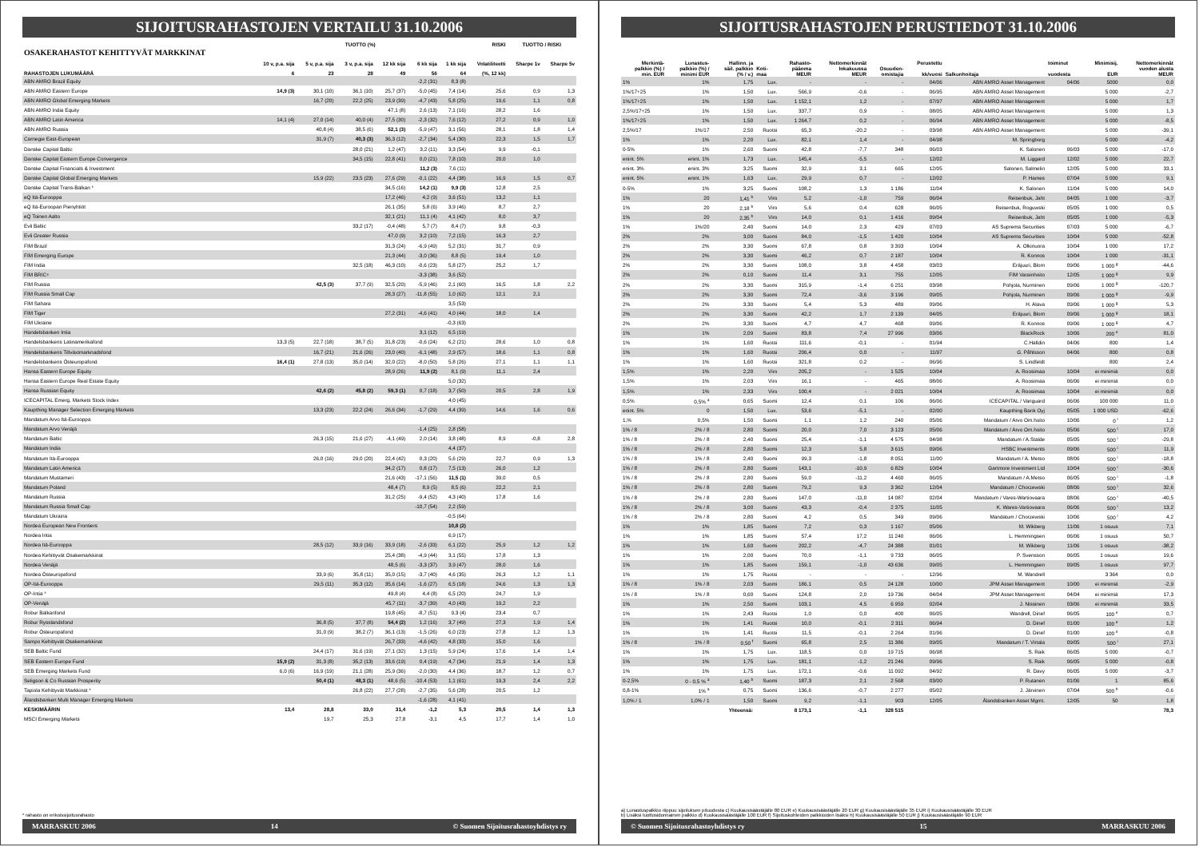SIJOITUSRAHASTOJEN VERTAILU 31.10.2006
| | TUOTTO (%) | | | | | | RISKI | TUOTTO / RISKI | |
| --- | --- | --- | --- | --- | --- | --- | --- | --- | --- |
| OSAKERAHASTOT KEHITTYVÄT MARKKINAT | | | | | | | | | |
| | 10 v, p.a. sija | 5 v, p.a. sija | 3 v, p.a. sija | 12 kk sija | 6 kk sija | 1 kk sija | Volatiliteetti | Sharpe 1v | Sharpe 5v |
| RAHASTOJEN LUKUMÄÄRÄ | 6 | 23 | 28 | 49 | 56 | 64 | (%, 12 kk) | | |
| ABN AMRO Brazil Equity | | | | | -2,2 (31) | 8,3 (8) | | | |
| ABN AMRO Eastern Europe | 14,9 (3) | 30,1 (10) | 36,1 (10) | 25,7 (37) | -5,0 (45) | 7,4 (14) | 25,6 | 0,9 | 1,3 |
| ABN AMRO Global Emerging Markets | | 16,7 (20) | 22,2 (25) | 23,9 (39) | -4,7 (43) | 5,8 (25) | 19,6 | 1,1 | 0,8 |
| ABN AMRO India Equity | | | | 47,1 (8) | 2,6 (13) | 7,1 (16) | 28,2 | 1,6 | |
| ABN AMRO Latin America | 14,1 (4) | 27,0 (14) | 40,0 (4) | 27,5 (30) | -2,3 (32) | 7,6 (12) | 27,2 | 0,9 | 1,0 |
| ABN AMRO Russia | | 40,8 (4) | 38,5 (6) | 52,1 (3) | -5,9 (47) | 3,1 (56) | 28,1 | 1,8 | 1,4 |
| Carnegie East-European | | 31,9 (7) | 40,3 (3) | 36,3 (12) | -2,7 (34) | 5,4 (30) | 22,3 | 1,5 | 1,7 |
| Danske Capital Baltic | | | 28,0 (21) | 1,2 (47) | 3,2 (11) | 3,3 (54) | 9,9 | -0,1 | |
| Danske Capital Eastern Europe Convergence | | | 34,5 (15) | 22,8 (41) | 0,0 (21) | 7,8 (10) | 20,0 | 1,0 | |
| Danske Capital Financials & Investment | | | | | 11,2 (3) | 7,6 (11) | | | |
| Danske Capital Global Emerging Markets | | 15,9 (22) | 23,5 (23) | 27,6 (29) | -0,1 (22) | 4,4 (38) | 16,9 | 1,5 | 0,7 |
| Danske Capital Trans-Balkan * | | | | 34,5 (16) | 14,2 (1) | 9,9 (3) | 12,8 | 2,5 | |
| eQ Itä-Eurooppa | | | | 17,2 (46) | 4,2 (9) | 3,6 (51) | 13,2 | 1,1 | |
| eQ Itä-Euroopan Pienyhtiöt | | | | 26,1 (35) | 5,8 (6) | 3,9 (46) | 8,7 | 2,7 | |
| eQ Toinen Aalto | | | | 32,1 (21) | 11,1 (4) | 4,1 (42) | 8,0 | 3,7 | |
| Evli Baltic | | | 33,2 (17) | -0,4 (48) | 5,7 (7) | 8,4 (7) | 9,8 | -0,3 | |
| Evli Greater Russia | | | | 47,0 (9) | 3,2 (10) | 7,2 (15) | 16,3 | 2,7 | |
| FIM Brazil | | | | 31,3 (24) | -6,9 (49) | 5,2 (31) | 31,7 | 0,9 | |
| FIM Emerging Europe | | | | 21,3 (44) | -3,0 (36) | 8,8 (5) | 19,4 | 1,0 | |
| FIM India | | | 32,5 (18) | 46,3 (10) | -0,6 (23) | 5,8 (27) | 25,2 | 1,7 | |
| FIM BRIC+ | | | | | -3,3 (38) | 3,6 (52) | | | |
| FIM Russia | | 42,5 (3) | 37,7 (9) | 32,5 (20) | -5,9 (46) | 2,1 (60) | 16,5 | 1,8 | 2,2 |
| FIM Russia Small Cap | | | | 28,3 (27) | -11,8 (55) | 1,0 (62) | 12,1 | 2,1 | |
| FIM Sahara | | | | | | 3,5 (53) | | | |
| FIM Tiger | | | | 27,2 (31) | -4,6 (41) | 4,0 (44) | 18,0 | 1,4 | |
| FIM Ukraine | | | | | | -0,3 (63) | | | |
| Handelsbanken Intia | | | | | 3,1 (12) | 6,5 (19) | | | |
| Handelsbankens Latinamerikafond | 13,3 (5) | 22,7 (18) | 38,7 (5) | 31,8 (23) | -0,6 (24) | 6,2 (21) | 28,6 | 1,0 | 0,8 |
| Handelsbankens Tillväxtmarknadsfond | | 16,7 (21) | 21,6 (26) | 23,0 (40) | -6,1 (48) | 2,9 (57) | 18,6 | 1,1 | 0,8 |
| Handelsbankens Östeuropafond | 16,4 (1) | 27,8 (13) | 35,0 (14) | 32,0 (22) | -8,0 (50) | 5,8 (26) | 27,1 | 1,1 | 1,1 |
| Hansa Eastern Europe Equity | | | | 28,9 (26) | 11,9 (2) | 8,1 (9) | 11,1 | 2,4 | |
| Hansa Eastern Europe Real Estate Equity | | | | | | 5,0 (32) | | | |
| Hansa Russian Equity | | 42,6 (2) | 45,8 (2) | 59,3 (1) | 0,7 (18) | 3,7 (50) | 20,5 | 2,8 | 1,9 |
| ICECAPITAL Emerg. Markets Stock Index | | | | | | 4,0 (45) | | | |
| Kaupthing Manager Selection Emerging Markets | | 13,3 (23) | 22,2 (24) | 26,6 (34) | -1,7 (29) | 4,4 (39) | 14,6 | 1,6 | 0,6 |
| Mandatum Arvo Itä-Eurooppa | | | | | | | | | |
| Mandatum Arvo Venäjä | | | | | -1,4 (25) | 2,8 (58) | | | |
| Mandatum Baltic | | 26,3 (15) | 21,6 (27) | -4,1 (49) | 2,0 (14) | 3,8 (48) | 8,9 | -0,8 | 2,8 |
| Mandatum India | | | | | | 4,4 (37) | | | |
| Mandatum Itä-Eurooppa | | 26,0 (16) | 29,0 (20) | 22,4 (42) | 0,3 (20) | 5,6 (29) | 22,7 | 0,9 | 1,3 |
| Mandatum Latin America | | | | 34,2 (17) | 0,8 (17) | 7,5 (13) | 26,0 | 1,2 | |
| Mandatum Mustameri | | | | 21,6 (43) | -17,1 (56) | 11,5 (1) | 39,0 | 0,5 | |
| Mandatum Poland | | | | 48,4 (7) | 8,9 (5) | 8,5 (6) | 22,2 | 2,1 | |
| Mandatum Russia | | | | 31,2 (25) | -9,4 (52) | 4,3 (40) | 17,8 | 1,6 | |
| Mandatum Russia Small Cap | | | | | -10,7 (54) | 2,2 (59) | | | |
| Mandatum Ukraina | | | | | | -0,5 (64) | | | |
| Nordea European New Frontiers | | | | | | 10,8 (2) | | | |
| Nordea Intia | | | | | | 6,9 (17) | | | |
| Nordea Itä-Eurooppa | | 28,5 (12) | 33,9 (16) | 33,9 (18) | -2,6 (33) | 6,1 (22) | 25,9 | 1,2 | 1,2 |
| Nordea Kehittyvät Osakemarkkinat | | | | 25,4 (38) | -4,9 (44) | 3,1 (55) | 17,8 | 1,3 | |
| Nordea Venäjä | | | | 48,5 (6) | -3,3 (37) | 3,9 (47) | 28,0 | 1,6 | |
| Nordea Östeuropafond | | 33,9 (6) | 35,8 (11) | 35,0 (15) | -3,7 (40) | 4,6 (35) | 26,3 | 1,2 | 1,1 |
| OP-Itä-Eurooppa | | 29,5 (11) | 35,3 (12) | 35,6 (14) | -1,6 (27) | 6,5 (18) | 24,6 | 1,3 | 1,3 |
| OP-Intia * | | | | 49,8 (4) | 4,4 (8) | 6,5 (20) | 24,7 | 1,9 | |
| OP-Venäjä | | | | 45,7 (11) | -3,7 (39) | 4,0 (43) | 19,2 | 2,2 | |
| Robur Balkanfond | | | | 19,8 (45) | -8,7 (51) | 9,3 (4) | 23,4 | 0,7 | |
| Robur Rysslandsfond | | 36,8 (5) | 37,7 (8) | 54,4 (2) | 1,2 (16) | 3,7 (49) | 27,3 | 1,9 | 1,4 |
| Robur Östeuropafond | | 31,0 (9) | 38,2 (7) | 36,1 (13) | -1,5 (26) | 6,0 (23) | 27,8 | 1,2 | 1,3 |
| Sampo Kehittyvät Osakemarkkinat | | | | 26,7 (33) | -4,6 (42) | 4,8 (33) | 15,0 | 1,6 | |
| SEB Baltic Fund | | 24,4 (17) | 31,6 (19) | 27,1 (32) | 1,3 (15) | 5,9 (24) | 17,6 | 1,4 | 1,4 |
| SEB Eastern Europe Fund | 15,9 (2) | 31,3 (8) | 35,2 (13) | 33,6 (19) | 0,4 (19) | 4,7 (34) | 21,9 | 1,4 | 1,3 |
| SEB Emerging Markets Fund | 6,0 (6) | 16,9 (19) | 21,1 (28) | 25,9 (36) | -2,0 (30) | 4,4 (36) | 18,7 | 1,2 | 0,7 |
| Seligson & Co Russian Prosperity | | 50,4 (1) | 48,3 (1) | 48,6 (5) | -10,4 (53) | 1,1 (61) | 19,3 | 2,4 | 2,2 |
| Tapiola Kehittyvät Markkinat * | | | 26,8 (22) | 27,7 (28) | -2,7 (35) | 5,6 (28) | 20,5 | 1,2 | |
| Ålandsbanken Multi Manager Emerging Markets | | | | | -1,6 (28) | 4,1 (41) | | | |
| KESKIMÄÄRIN | 13,4 | 28,8 | 33,0 | 31,4 | -1,2 | 5,3 | 20,5 | 1,4 | 1,3 |
| MSCI Emerging Markets | | 19,7 | 25,3 | 27,8 | -3,1 | 4,5 | 17,7 | 1,4 | 1,0 |
* rahasto on erikoissijoitusrahasto
MARRASKUU 2006 14 © Suomen Sijoitusrahastoyhdistys ry
SIJOITUSRAHASTOJEN PERUSTIEDOT 31.10.2006
| Merkintä- palkkio (%) / min. EUR | Lunastus- palkkio (%) / minimi EUR | Hallinn. ja säil. palkkio (% / v.) | Koti- maa | Rahasto- pääoma MEUR | Nettomerkinnät lokakuussa MEUR | Osuuden- omistajia | Perustettu kk/vuosi | Salkunhoitaja | toiminut vuodesta | Minimisij. EUR | Nettomerkinnät vuoden alusta MEUR |
| --- | --- | --- | --- | --- | --- | --- | --- | --- | --- | --- | --- |
| 1% | 1% | 1,75 | Lux. | - | - | - | 04/06 | ABN AMRO Asset Management | 04/06 | 5000 | 0,0 |
| 1%/17+25 | 1% | 1,50 | Lux. | 566,9 | -0,6 | - | 06/95 | ABN AMRO Asset Management | | 5 000 | -2,7 |
| 1%/17+25 | 1% | 1,50 | Lux. | 1 152,1 | 1,2 | - | 07/97 | ABN AMRO Asset Management | | 5 000 | 1,7 |
| 2,5%/17+25 | 1% | 1,50 | Lux. | 337,7 | 0,9 | - | 08/05 | ABN AMRO Asset Management | | 5 000 | 1,3 |
| 1%/17+25 | 1% | 1,50 | Lux. | 1 264,7 | 0,2 | - | 06/94 | ABN AMRO Asset Management | | 5 000 | -8,5 |
| 2,5%/17 | 1%/17 | 2,50 | Ruotsi | 65,3 | -20,2 | - | 03/98 | ABN AMRO Asset Management | | 5 000 | -39,1 |
| 1% | 1% | 2,20 | Lux. | 82,1 | 1,4 | - | 04/98 | M. Springborg | | 5 000 | -4,2 |
| 0-5% | 1% | 2,60 | Suomi | 42,8 | -7,7 | 348 | 06/03 | K. Salonen | 06/03 | 5 000 | -17,0 |
| enint. 5% | enint. 1% | 1,73 | Lux. | 145,4 | -5,5 | - | 12/02 | M. Liggard | 12/02 | 5 000 | 22,7 |
| enint. 3% | enint. 3% | 3,25 | Suomi | 32,9 | 3,1 | 665 | 12/05 | Salonen, Salmelin | 12/05 | 5 000 | 33,1 |
| enint. 5% | enint. 1% | 1,63 | Lux. | 29,9 | 0,7 | - | 12/02 | P. Hames | 07/04 | 5 000 | 9,1 |
| 0-5% | 1% | 3,25 | Suomi | 108,2 | 1,3 | 1 186 | 11/04 | K. Salonen | 11/04 | 5 000 | 14,0 |
| 1% | 20 | 1,41 <sup>b</sup> | Viro | 5,2 | -1,0 | 759 | 06/04 | Reisenbuk, Jaht | 04/05 | 1 000 | -3,7 |
| 1% | 20 | 2,18 <sup>b</sup> | Viro | 5,6 | 0,4 | 628 | 06/05 | Reisenbuk, Roguwski | 05/05 | 1 000 | 0,5 |
| 1% | 20 | 2,35 <sup>b</sup> | Viro | 14,0 | 0,1 | 1 416 | 09/04 | Reisenbuk, Jaht | 05/05 | 1 000 | -5,3 |
| 1% | 1%/20 | 2,40 | Suomi | 14,0 | 2,3 | 429 | 07/03 | AS Suprema Securities | 07/03 | 5 000 | -6,7 |
| 2% | 2% | 3,00 | Suomi | 84,0 | -1,5 | 1 420 | 10/04 | AS Suprema Securities | 10/04 | 5 000 | -52,8 |
| 2% | 2% | 3,30 | Suomi | 67,8 | 0,8 | 3 393 | 10/04 | A. Olkinuora | 10/04 | 1 000 | 17,2 |
| 2% | 2% | 3,30 | Suomi | 46,2 | 0,7 | 2 187 | 10/04 | R. Konnos | 10/04 | 1 000 | -31,1 |
| 2% | 2% | 3,30 | Suomi | 108,0 | 3,8 | 4 458 | 03/03 | Eräjuuri, Blom | 09/06 | 1 000 <sup>g</sup> | -44,6 |
| 2% | 2% | 0,10 | Suomi | 11,4 | 3,1 | 755 | 12/05 | FIM Varainhoito | 12/05 | 1 000 <sup>g</sup> | 9,9 |
| 2% | 2% | 3,30 | Suomi | 315,9 | -1,4 | 6 251 | 03/98 | Pohjola, Nurminen | 09/06 | 1 000 <sup>g</sup> | -120,7 |
| 2% | 2% | 3,30 | Suomi | 72,4 | -3,6 | 3 196 | 09/05 | Pohjola, Nurminen | 09/06 | 1 000 <sup>g</sup> | -9,9 |
| 2% | 2% | 3,30 | Suomi | 5,4 | 5,3 | 489 | 09/06 | H. Alava | 09/06 | 1 000 <sup>g</sup> | 5,3 |
| 2% | 2% | 3,30 | Suomi | 42,2 | 1,7 | 2 139 | 04/05 | Eräjuuri, Blom | 09/06 | 1 000 <sup>g</sup> | 18,1 |
| 2% | 2% | 3,30 | Suomi | 4,7 | 4,7 | 468 | 09/06 | R. Konnos | 09/06 | 1 000 <sup>g</sup> | 4,7 |
| 1% | 1% | 2,09 | Suomi | 83,8 | 7,4 | 27 996 | 03/06 | BlackRock | 10/06 | 200 <sup>e</sup> | 81,0 |
| 1% | 1% | 1,60 | Ruotsi | 111,6 | -0,1 | - | 01/94 | C.Halldin | 04/06 | 800 | 1,4 |
| 1% | 1% | 1,60 | Ruotsi | 206,4 | 0,0 | - | 11/97 | G. Påhlsson | 04/06 | 800 | 0,8 |
| 1% | 1% | 1,60 | Ruotsi | 321,8 | 0,2 | - | 06/96 | S. Lindfeldt | | 800 | 2,4 |
| 1,5% | 1% | 2,20 | Viro | 205,2 | - | 1 525 | 10/04 | A. Roosimaa | 10/04 | ei minimiä | 0,0 |
| 1,5% | 1% | 2,03 | Viro | 16,1 | - | 465 | 08/06 | A. Roosimaa | 06/06 | ei minimiä | 0,0 |
| 1,5% | 1% | 2,33 | Viro | 100,4 | - | 2 021 | 10/04 | A. Roosimaa | 10/04 | ei minimiä | 0,0 |
| 0,5% | 0,5% <sup>a</sup> | 0,65 | Suomi | 12,4 | 0,1 | 106 | 06/06 | ICECAPITAL / Vanguard | 06/06 | 100 000 | 11,0 |
| enint. 5% | 0 | 1,50 | Lux. | 53,6 | -5,1 | - | 02/00 | Kaupthing Bank Oyj | 05/05 | 1 000 USD | -62,6 |
| 1,% | 0,5% | 1,50 | Suomi | 1,1 | 1,2 | 240 | 05/06 | Mandatum / Arvo Om.hoito | 10/06 | 0 <sup>i</sup> | 1,2 |
| 1% / 8 | 2% / 8 | 2,80 | Suomi | 20,0 | 7,0 | 3 123 | 05/06 | Mandatum / Arvo Om.hoito | 05/06 | 500 <sup>i</sup> | 17,0 |
| 1% / 8 | 2% / 8 | 2,40 | Suomi | 25,4 | -1,1 | 4 575 | 04/98 | Mandatum / A.Stalde | 05/05 | 500 <sup>i</sup> | -29,8 |
| 1% / 8 | 2% / 8 | 2,80 | Suomi | 12,3 | 5,8 | 3 615 | 09/06 | HSBC Investments | 09/06 | 500 <sup>i</sup> | 11,9 |
| 1% / 8 | 1% / 8 | 2,40 | Suomi | 99,3 | -1,8 | 8 051 | 11/00 | Mandatum / A. Metso | 08/06 | 500 <sup>i</sup> | -18,8 |
| 1% / 8 | 2% / 8 | 2,80 | Suomi | 143,1 | -10,9 | 6 829 | 10/04 | Gartmore Investment Ltd | 10/04 | 500 <sup>i</sup> | -30,6 |
| 1% / 8 | 2% / 8 | 2,80 | Suomi | 59,0 | -11,2 | 4 460 | 06/05 | Mandatum / A.Metso | 06/05 | 500 <sup>i</sup> | -1,8 |
| 1% / 8 | 2% / 8 | 2,80 | Suomi | 79,2 | 9,3 | 3 362 | 12/04 | Mandatum / Chorzewski | 08/06 | 500 <sup>i</sup> | 32,6 |
| 1% / 8 | 2% / 8 | 2,80 | Suomi | 147,0 | -11,0 | 14 087 | 02/04 | Mandatum / Vares-Wartiovaara | 08/06 | 500 <sup>i</sup> | -40,5 |
| 1% / 8 | 2% / 8 | 3,00 | Suomi | 43,3 | -0,4 | 2 375 | 11/05 | K. Wares-Vartiovaara | 06/06 | 500 <sup>i</sup> | 13,2 |
| 1% / 8 | 2% / 8 | 2,80 | Suomi | 4,2 | 0,5 | 349 | 09/06 | Mandatum / Chorzewski | 10/06 | 500 <sup>i</sup> | 4,2 |
| 1% | 1% | 1,85 | Suomi | 7,2 | 0,3 | 1 167 | 05/06 | M. Wikberg | 11/06 | 1 osuus | 7,1 |
| 1% | 1% | 1,85 | Suomi | 57,4 | 17,2 | 11 240 | 06/06 | L. Hemmingsen | 06/06 | 1 osuus | 50,7 |
| 1% | 1% | 1,60 | Suomi | 202,2 | -4,7 | 24 388 | 01/01 | M. Wikberg | 11/06 | 1 osuus | -38,2 |
| 1% | 1% | 2,00 | Suomi | 70,0 | -1,1 | 9 733 | 06/05 | P. Svensson | 06/05 | 1 osuus | 19,6 |
| 1% | 1% | 1,85 | Suomi | 159,1 | -1,0 | 43 636 | 09/05 | L. Hemmingsen | 09/05 | 1 osuus | 97,7 |
| 1% | 1% | 1,75 | Ruotsi | - | - | - | 12/96 | M. Wandrell | | 3 364 | 0,0 |
| 1% / 8 | 1% / 8 | 2,03 | Suomi | 186,1 | 0,5 | 24 128 | 10/00 | JPM Asset Management | 10/00 | ei minimiä | -2,9 |
| 1% / 8 | 1% / 8 | 0,60 | Suomi | 124,8 | 2,0 | 19 736 | 04/04 | JPM Asset Management | 04/04 | ei minimiä | 17,3 |
| 1% | 1% | 2,50 | Suomi | 103,1 | 4,5 | 6 959 | 02/04 | J. Nissinen | 03/06 | ei minimiä | 33,5 |
| 1% | 1% | 2,43 | Ruotsi | 1,0 | 0,0 | 400 | 06/05 | Wandrell, Dinef | 06/05 | 100 <sup>e</sup> | 0,7 |
| 1% | 1% | 1,41 | Ruotsi | 10,0 | -0,1 | 2 311 | 06/94 | D. Dinef | 01/00 | 100 <sup>e</sup> | 1,2 |
| 1% | 1% | 1,41 | Ruotsi | 11,5 | -0,1 | 2 264 | 01/96 | D. Dinef | 01/00 | 100 <sup>e</sup> | -0,8 |
| 1% / 8 | 1% / 8 | 0,50 <sup>f</sup> | Suomi | 65,8 | 2,5 | 11 386 | 09/05 | Mandatum / T. Virtala | 09/05 | 500 <sup>i</sup> | 27,1 |
| 1% | 1% | 1,75 | Lux. | 118,5 | 0,0 | 19 715 | 06/98 | S. Raik | 06/05 | 5 000 | -0,7 |
| 1% | 1% | 1,75 | Lux. | 181,1 | -1,2 | 21 246 | 09/96 | S. Raik | 06/05 | 5 000 | -0,8 |
| 1% | 1% | 1,75 | Lux. | 172,1 | -0,6 | 11 092 | 04/92 | R. Davy | 06/05 | 5 000 | -3,7 |
| 0-2,5% | 0 - 0,5 % <sup>a</sup> | 1,40 <sup>b</sup> | Suomi | 187,3 | 2,1 | 2 568 | 03/00 | P. Rutanen | 01/06 | 1 | 85,6 |
| 0,8-1% | 1% <sup>a</sup> | 0,75 | Suomi | 136,6 | -0,7 | 2 277 | 05/02 | J. Järvinen | 07/04 | 500 <sup>h</sup> | -0,6 |
| 1,0% / 1 | 1,0% / 1 | 1,50 | Suomi | 9,2 | -1,1 | 903 | 12/05 | Ålandsbanken Asset Mgmt. | 12/05 | 50 | 1,8 |
| | | Yhteensä: | | 8 173,1 | -1,1 | 328 515 | | | | | 78,3 |
a) Lunastuspalkkio riippuu sijoituksen pituudesta c) Kuukausisäästäjälle 80 EUR e) Kuukausisäästäjälle 20 EUR g) Kuukausisäästäjälle 35 EUR i) Kuukausisäästäjälle 30 EUR
b) Lisäksi tuottosidonnainen palkkio d) Kuukausisäästäjälle 100 EUR f) Sijoituskohteiden palkkioiden lisäksi h) Kuukausisäästäjälle 50 EUR j) Kuukausisäästäjälle 90 EUR
© Suomen Sijoitusrahastoyhdistys ry 15 MARRASKUU 2006